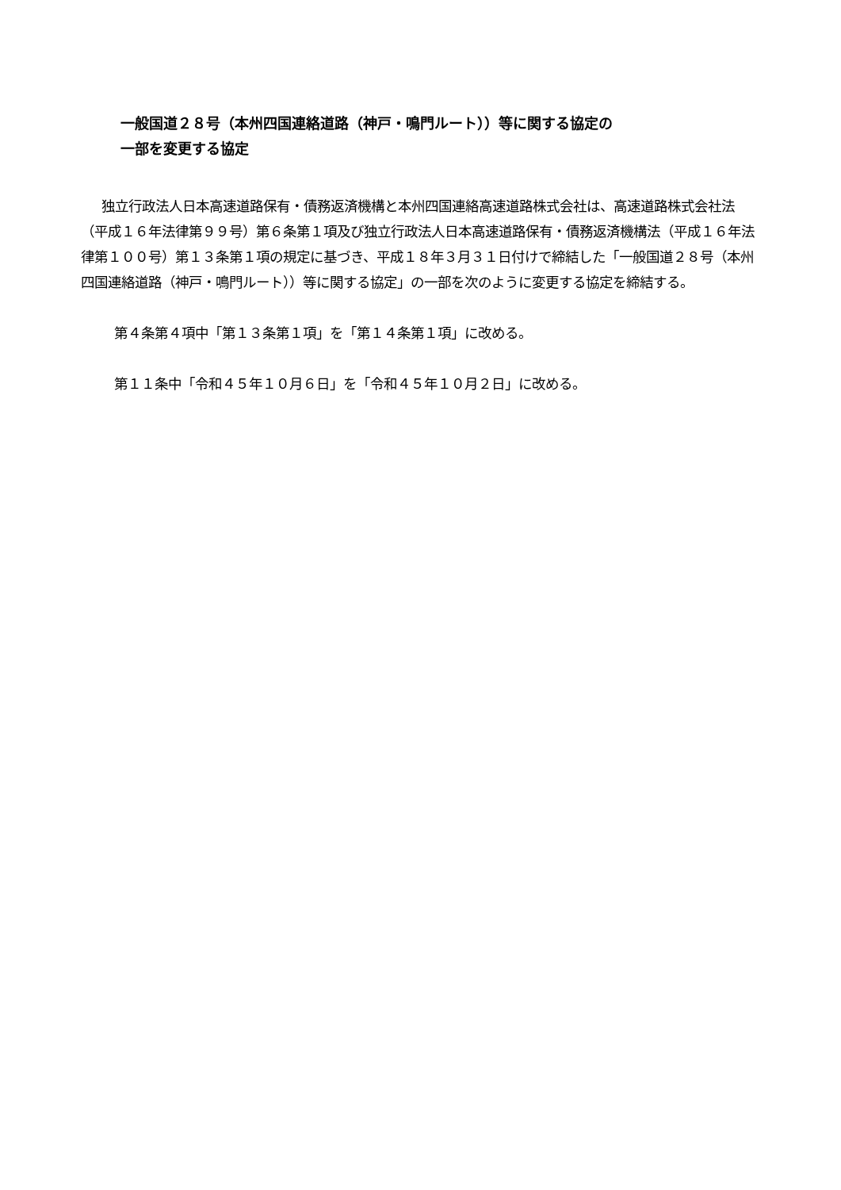一般国道２８号（本州四国連絡道路（神戸・鳴門ルート））等に関する協定の
一部を変更する協定
独立行政法人日本高速道路保有・債務返済機構と本州四国連絡高速道路株式会社は、高速道路株式会社法（平成１６年法律第９９号）第６条第１項及び独立行政法人日本高速道路保有・債務返済機構法（平成１６年法律第１００号）第１３条第１項の規定に基づき、平成１８年３月３１日付けで締結した「一般国道２８号（本州四国連絡道路（神戸・鳴門ルート））等に関する協定」の一部を次のように変更する協定を締結する。
第４条第４項中「第１３条第１項」を「第１４条第１項」に改める。
第１１条中「令和４５年１０月６日」を「令和４５年１０月２日」に改める。